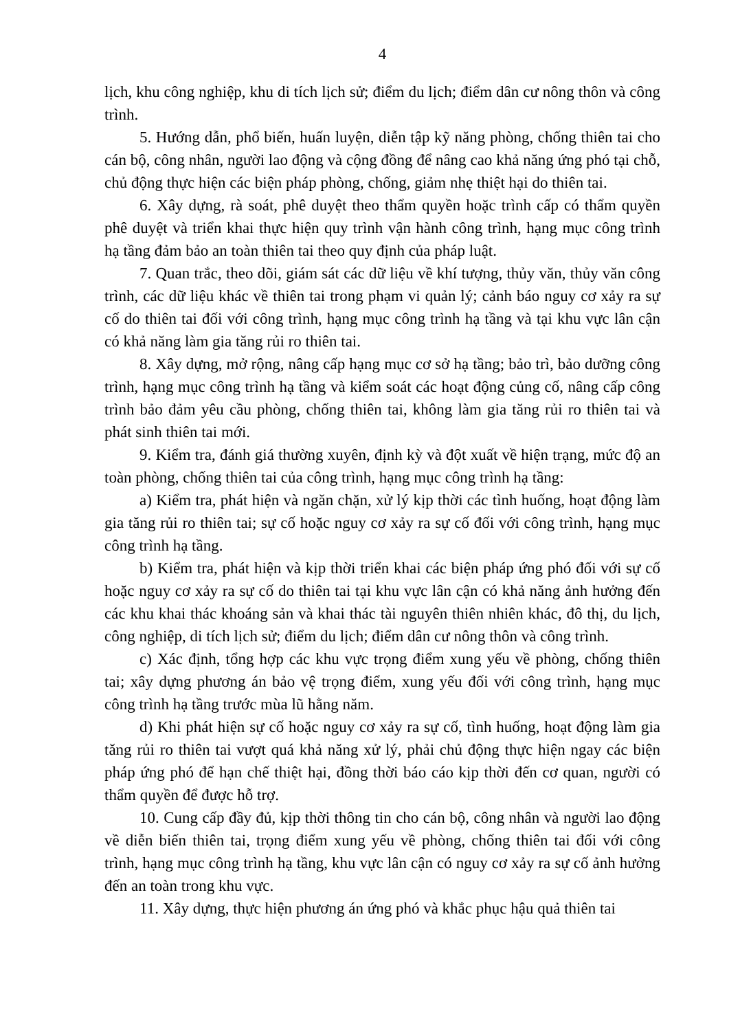4
lịch, khu công nghiệp, khu di tích lịch sử; điểm du lịch; điểm dân cư nông thôn và công trình.
5. Hướng dẫn, phổ biến, huấn luyện, diễn tập kỹ năng phòng, chống thiên tai cho cán bộ, công nhân, người lao động và cộng đồng để nâng cao khả năng ứng phó tại chỗ, chủ động thực hiện các biện pháp phòng, chống, giảm nhẹ thiệt hại do thiên tai.
6. Xây dựng, rà soát, phê duyệt theo thẩm quyền hoặc trình cấp có thẩm quyền phê duyệt và triển khai thực hiện quy trình vận hành công trình, hạng mục công trình hạ tầng đảm bảo an toàn thiên tai theo quy định của pháp luật.
7. Quan trắc, theo dõi, giám sát các dữ liệu về khí tượng, thủy văn, thủy văn công trình, các dữ liệu khác về thiên tai trong phạm vi quản lý; cảnh báo nguy cơ xảy ra sự cố do thiên tai đối với công trình, hạng mục công trình hạ tầng và tại khu vực lân cận có khả năng làm gia tăng rủi ro thiên tai.
8. Xây dựng, mở rộng, nâng cấp hạng mục cơ sở hạ tầng; bảo trì, bảo dưỡng công trình, hạng mục công trình hạ tầng và kiểm soát các hoạt động củng cố, nâng cấp công trình bảo đảm yêu cầu phòng, chống thiên tai, không làm gia tăng rủi ro thiên tai và phát sinh thiên tai mới.
9. Kiểm tra, đánh giá thường xuyên, định kỳ và đột xuất về hiện trạng, mức độ an toàn phòng, chống thiên tai của công trình, hạng mục công trình hạ tầng:
a) Kiểm tra, phát hiện và ngăn chặn, xử lý kịp thời các tình huống, hoạt động làm gia tăng rủi ro thiên tai; sự cố hoặc nguy cơ xảy ra sự cố đối với công trình, hạng mục công trình hạ tầng.
b) Kiểm tra, phát hiện và kịp thời triển khai các biện pháp ứng phó đối với sự cố hoặc nguy cơ xảy ra sự cố do thiên tai tại khu vực lân cận có khả năng ảnh hưởng đến các khu khai thác khoáng sản và khai thác tài nguyên thiên nhiên khác, đô thị, du lịch, công nghiệp, di tích lịch sử; điểm du lịch; điểm dân cư nông thôn và công trình.
c) Xác định, tổng hợp các khu vực trọng điểm xung yếu về phòng, chống thiên tai; xây dựng phương án bảo vệ trọng điểm, xung yếu đối với công trình, hạng mục công trình hạ tầng trước mùa lũ hằng năm.
d) Khi phát hiện sự cố hoặc nguy cơ xảy ra sự cố, tình huống, hoạt động làm gia tăng rủi ro thiên tai vượt quá khả năng xử lý, phải chủ động thực hiện ngay các biện pháp ứng phó để hạn chế thiệt hại, đồng thời báo cáo kịp thời đến cơ quan, người có thẩm quyền để được hỗ trợ.
10. Cung cấp đầy đủ, kịp thời thông tin cho cán bộ, công nhân và người lao động về diễn biến thiên tai, trọng điểm xung yếu về phòng, chống thiên tai đối với công trình, hạng mục công trình hạ tầng, khu vực lân cận có nguy cơ xảy ra sự cố ảnh hưởng đến an toàn trong khu vực.
11. Xây dựng, thực hiện phương án ứng phó và khắc phục hậu quả thiên tai